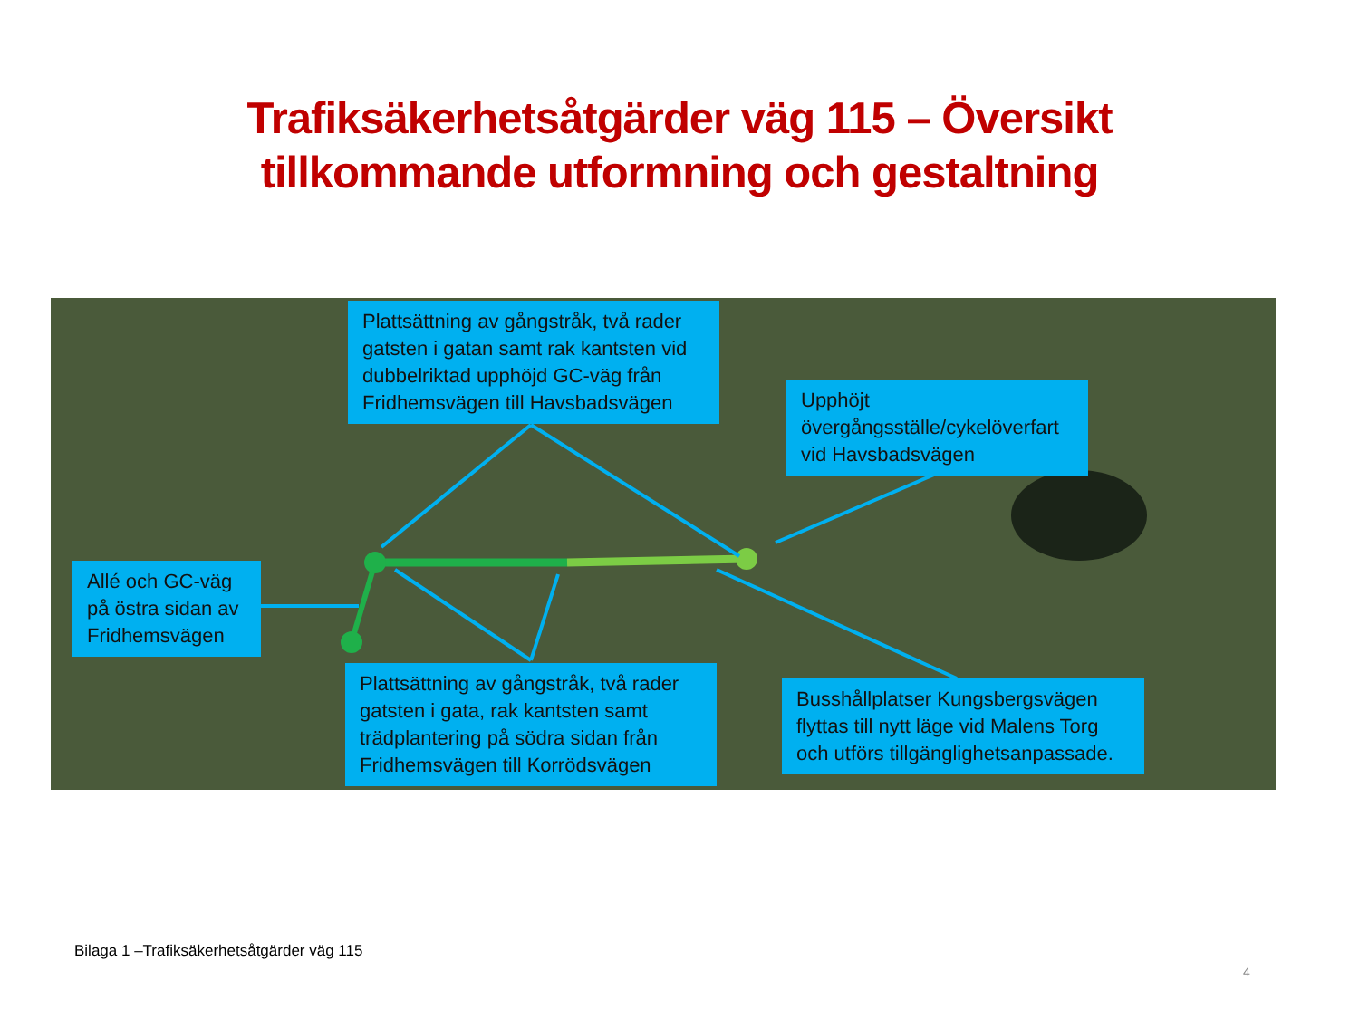Trafiksäkerhetsåtgärder väg 115 – Översikt
tillkommande utformning och gestaltning
Plattsättning av gångstråk, två rader gatsten i gatan samt rak kantsten vid dubbelriktad upphöjd GC-väg från Fridhemsvägen till Havsbadsvägen
Upphöjt övergångsställe/cykelöverfart vid Havsbadsvägen
Allé och GC-väg på östra sidan av Fridhemsvägen
Plattsättning av gångstråk, två rader gatsten i gata, rak kantsten samt trädplantering på södra sidan från Fridhemsvägen till Korrödsvägen
Busshållplatser Kungsbergsvägen flyttas till nytt läge vid Malens Torg och utförs tillgänglighetsanpassade.
Bilaga 1 –Trafiksäkerhetsåtgärder väg 115
4